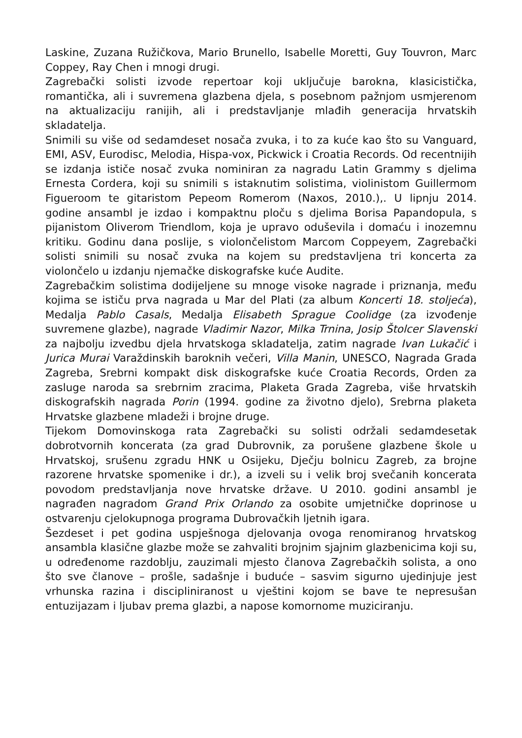Laskine, Zuzana Ružičkova, Mario Brunello, Isabelle Moretti, Guy Touvron, Marc Coppey, Ray Chen i mnogi drugi.
Zagrebački solisti izvode repertoar koji uključuje barokna, klasicistička, romantička, ali i suvremena glazbena djela, s posebnom pažnjom usmjerenom na aktualizaciju ranijih, ali i predstavljanje mlađih generacija hrvatskih skladatelja.
Snimili su više od sedamdeset nosača zvuka, i to za kuće kao što su Vanguard, EMI, ASV, Eurodisc, Melodia, Hispa-vox, Pickwick i Croatia Records. Od recentnijih se izdanja ističe nosač zvuka nominiran za nagradu Latin Grammy s djelima Ernesta Cordera, koji su snimili s istaknutim solistima, violinistom Guillermom Figueroom te gitaristom Pepeom Romerom (Naxos, 2010.),. U lipnju 2014. godine ansambl je izdao i kompaktnu ploču s djelima Borisa Papandopula, s pijanistom Oliverom Triendlom, koja je upravo oduševila i domaću i inozemnu kritiku. Godinu dana poslije, s violončelistom Marcom Coppeyem, Zagrebački solisti snimili su nosač zvuka na kojem su predstavljena tri koncerta za violončelo u izdanju njemačke diskografske kuće Audite.
Zagrebačkim solistima dodijeljene su mnoge visoke nagrade i priznanja, među kojima se ističu prva nagrada u Mar del Plati (za album Koncerti 18. stoljeća), Medalja Pablo Casals, Medalja Elisabeth Sprague Coolidge (za izvođenje suvremene glazbe), nagrade Vladimir Nazor, Milka Trnina, Josip Štolcer Slavenski za najbolju izvedbu djela hrvatskoga skladatelja, zatim nagrade Ivan Lukačić i Jurica Murai Varaždinskih baroknih večeri, Villa Manin, UNESCO, Nagrada Grada Zagreba, Srebrni kompakt disk diskografske kuće Croatia Records, Orden za zasluge naroda sa srebrnim zracima, Plaketa Grada Zagreba, više hrvatskih diskografskih nagrada Porin (1994. godine za životno djelo), Srebrna plaketa Hrvatske glazbene mladeži i brojne druge.
Tijekom Domovinskoga rata Zagrebački su solisti održali sedamdesetak dobrotvornih koncerata (za grad Dubrovnik, za porušene glazbene škole u Hrvatskoj, srušenu zgradu HNK u Osijeku, Dječju bolnicu Zagreb, za brojne razorene hrvatske spomenike i dr.), a izveli su i velik broj svečanih koncerata povodom predstavljanja nove hrvatske države. U 2010. godini ansambl je nagrađen nagradom Grand Prix Orlando za osobite umjetničke doprinose u ostvarenju cjelokupnoga programa Dubrovačkih ljetnih igara.
Šezdeset i pet godina uspješnoga djelovanja ovoga renomiranog hrvatskog ansambla klasične glazbe može se zahvaliti brojnim sjajnim glazbenicima koji su, u određenome razdoblju, zauzimali mjesto članova Zagrebačkih solista, a ono što sve članove – prošle, sadašnje i buduće – sasvim sigurno ujedinjuje jest vrhunska razina i discipliniranost u vještini kojom se bave te nepresušan entuzijazam i ljubav prema glazbi, a napose komornome muziciranju.